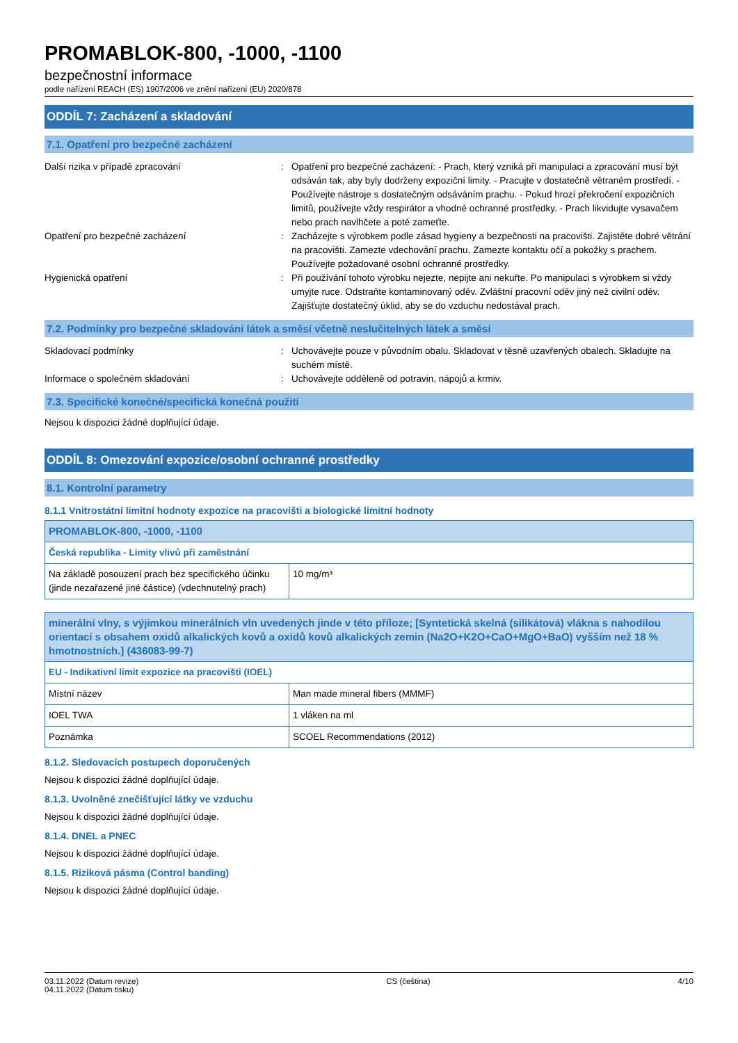PROMABLOK-800, -1000, -1100
bezpečnostní informace
podle nařízení REACH (ES) 1907/2006 ve znění nařízení (EU) 2020/878
ODDÍL 7: Zacházení a skladování
7.1. Opatření pro bezpečné zacházení
Další rizika v případě zpracování : Opatření pro bezpečné zacházení: - Prach, který vzniká při manipulaci a zpracování musí být odsáván tak, aby byly dodrženy expoziční limity. - Pracujte v dostatečně větraném prostředí. - Používejte nástroje s dostatečným odsáváním prachu. - Pokud hrozí překročení expozičních limitů, používejte vždy respirátor a vhodné ochranné prostředky. - Prach likvidujte vysavačem nebo prach navlhčete a poté zameťte.
Opatření pro bezpečné zacházení : Zacházejte s výrobkem podle zásad hygieny a bezpečnosti na pracovišti. Zajistěte dobré větrání na pracovišti. Zamezte vdechování prachu. Zamezte kontaktu očí a pokožky s prachem. Používejte požadované osobní ochranné prostředky.
Hygienická opatření : Při používání tohoto výrobku nejezte, nepijte ani nekuřte. Po manipulaci s výrobkem si vždy umyjte ruce. Odstraňte kontaminovaný oděv. Zvláštní pracovní oděv jiný než civilní oděv. Zajišťujte dostatečný úklid, aby se do vzduchu nedostával prach.
7.2. Podmínky pro bezpečné skladování látek a směsí včetně neslučitelných látek a směsí
Skladovací podmínky : Uchovávejte pouze v původním obalu. Skladovat v těsně uzavřených obalech. Skladujte na suchém místě.
Informace o společném skladování : Uchovávejte odděleně od potravin, nápojů a krmiv.
7.3. Specifické konečné/specifická konečná použití
Nejsou k dispozici žádné doplňující údaje.
ODDÍL 8: Omezování expozice/osobní ochranné prostředky
8.1. Kontrolní parametry
8.1.1 Vnitrostátní limitní hodnoty expozice na pracovišti a biologické limitní hodnoty
| PROMABLOK-800, -1000, -1100 | |
| Česká republika - Limity vlivů při zaměstnání | |
| Na základě posouzení prach bez specifického účinku (jinde nezařazené jiné částice) (vdechnutelný prach) | 10 mg/m³ |
| minerální vlny, s výjimkou minerálních vln uvedených jinde v této příloze; [Syntetická skelná (silikátová) vlákna s nahodilou orientací s obsahem oxidů alkalických kovů a oxidů kovů alkalických zemin (Na2O+K2O+CaO+MgO+BaO) vyšším než 18 % hmotnostních.] (436083-99-7) | |
| EU - Indikativní limit expozice na pracovišti (IOEL) | |
| Místní název | Man made mineral fibers (MMMF) |
| IOEL TWA | 1 vláken na ml |
| Poznámka | SCOEL Recommendations (2012) |
8.1.2. Sledovacích postupech doporučených
Nejsou k dispozici žádné doplňující údaje.
8.1.3. Uvolněné znečišťující látky ve vzduchu
Nejsou k dispozici žádné doplňující údaje.
8.1.4. DNEL a PNEC
Nejsou k dispozici žádné doplňující údaje.
8.1.5. Riziková pásma (Control banding)
Nejsou k dispozici žádné doplňující údaje.
03.11.2022 (Datum revize)
04.11.2022 (Datum tisku)
CS (čeština) 4/10